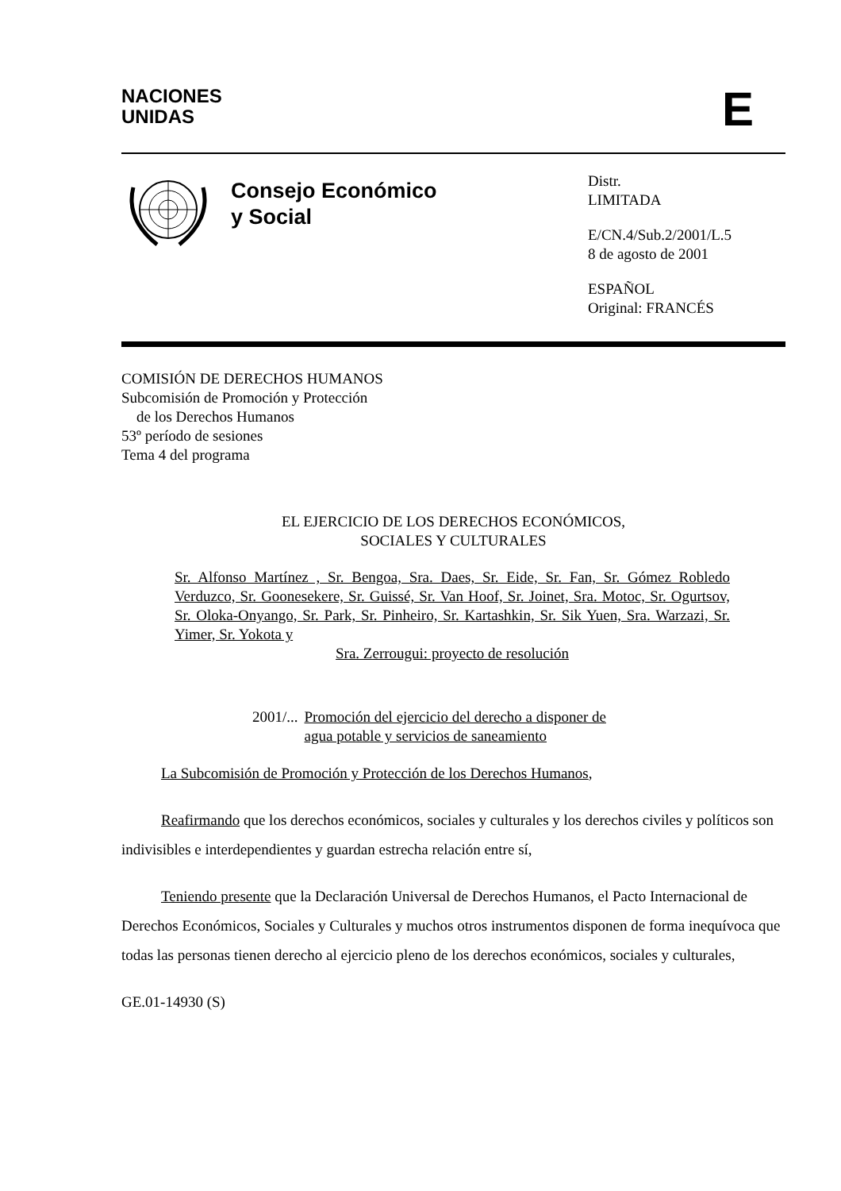NACIONES
UNIDAS
E
Consejo Económico
y Social
Distr.
LIMITADA
E/CN.4/Sub.2/2001/L.5
8 de agosto de 2001
ESPAÑOL
Original: FRANCÉS
COMISIÓN DE DERECHOS HUMANOS
Subcomisión de Promoción y Protección
de los Derechos Humanos
53º período de sesiones
Tema 4 del programa
EL EJERCICIO DE LOS DERECHOS ECONÓMICOS,
SOCIALES Y CULTURALES
Sr. Alfonso Martínez , Sr. Bengoa, Sra. Daes, Sr. Eide, Sr. Fan, Sr. Gómez Robledo Verduzco, Sr. Goonesekere, Sr. Guissé, Sr. Van Hoof, Sr. Joinet, Sra. Motoc, Sr. Ogurtsov, Sr. Oloka-Onyango, Sr. Park, Sr. Pinheiro, Sr. Kartashkin, Sr. Sik Yuen, Sra. Warzazi, Sr. Yimer, Sr. Yokota y
Sra. Zerrougui: proyecto de resolución
2001/... Promoción del ejercicio del derecho a disponer de
agua potable y servicios de saneamiento
La Subcomisión de Promoción y Protección de los Derechos Humanos,
Reafirmando que los derechos económicos, sociales y culturales y los derechos civiles y políticos son indivisibles e interdependientes y guardan estrecha relación entre sí,
Teniendo presente que la Declaración Universal de Derechos Humanos, el Pacto Internacional de Derechos Económicos, Sociales y Culturales y muchos otros instrumentos disponen de forma inequívoca que todas las personas tienen derecho al ejercicio pleno de los derechos económicos, sociales y culturales,
GE.01-14930 (S)